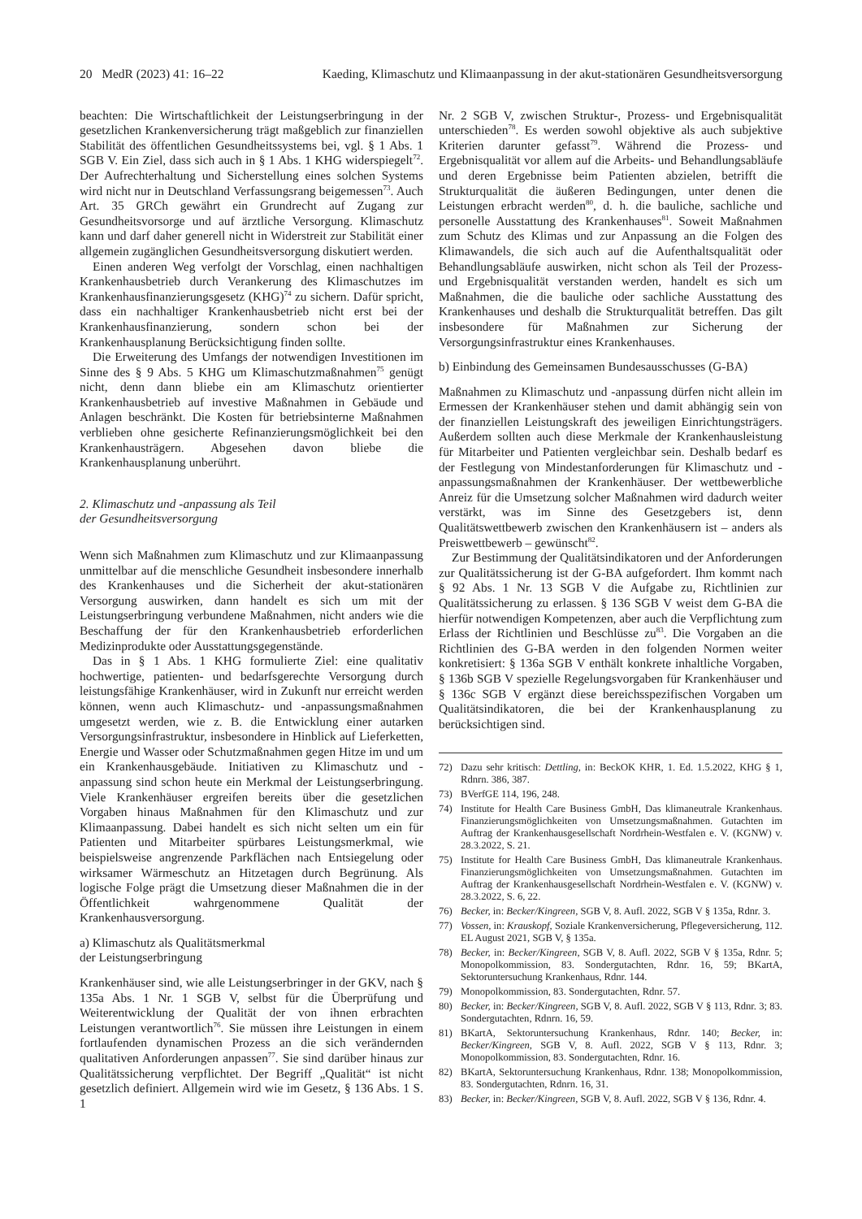20 MedR (2023) 41: 16–22 Kaeding, Klimaschutz und Klimaanpassung in der akut-stationären Gesundheitsversorgung
beachten: Die Wirtschaftlichkeit der Leistungserbringung in der gesetzlichen Krankenversicherung trägt maßgeblich zur finanziellen Stabilität des öffentlichen Gesundheitssystems bei, vgl. § 1 Abs. 1 SGB V. Ein Ziel, dass sich auch in § 1 Abs. 1 KHG widerspiegelt<sup>72</sup>. Der Aufrechterhaltung und Sicherstellung eines solchen Systems wird nicht nur in Deutschland Verfassungsrang beigemessen<sup>73</sup>. Auch Art. 35 GRCh gewährt ein Grundrecht auf Zugang zur Gesundheitsvorsorge und auf ärztliche Versorgung. Klimaschutz kann und darf daher generell nicht in Widerstreit zur Stabilität einer allgemein zugänglichen Gesundheitsversorgung diskutiert werden.
Einen anderen Weg verfolgt der Vorschlag, einen nachhaltigen Krankenhausbetrieb durch Verankerung des Klimaschutzes im Krankenhausfinanzierungsgesetz (KHG)<sup>74</sup> zu sichern. Dafür spricht, dass ein nachhaltiger Krankenhausbetrieb nicht erst bei der Krankenhausfinanzierung, sondern schon bei der Krankenhausplanung Berücksichtigung finden sollte.
Die Erweiterung des Umfangs der notwendigen Investitionen im Sinne des § 9 Abs. 5 KHG um Klimaschutzmaßnahmen<sup>75</sup> genügt nicht, denn dann bliebe ein am Klimaschutz orientierter Krankenhausbetrieb auf investive Maßnahmen in Gebäude und Anlagen beschränkt. Die Kosten für betriebsinterne Maßnahmen verblieben ohne gesicherte Refinanzierungsmöglichkeit bei den Krankenhausträgern. Abgesehen davon bliebe die Krankenhausplanung unberührt.
2. Klimaschutz und -anpassung als Teil
der Gesundheitsversorgung
Wenn sich Maßnahmen zum Klimaschutz und zur Klimaanpassung unmittelbar auf die menschliche Gesundheit insbesondere innerhalb des Krankenhauses und die Sicherheit der akut-stationären Versorgung auswirken, dann handelt es sich um mit der Leistungserbringung verbundene Maßnahmen, nicht anders wie die Beschaffung der für den Krankenhausbetrieb erforderlichen Medizinprodukte oder Ausstattungsgegenstände.
Das in § 1 Abs. 1 KHG formulierte Ziel: eine qualitativ hochwertige, patienten- und bedarfsgerechte Versorgung durch leistungsfähige Krankenhäuser, wird in Zukunft nur erreicht werden können, wenn auch Klimaschutz- und -anpassungsmaßnahmen umgesetzt werden, wie z. B. die Entwicklung einer autarken Versorgungsinfrastruktur, insbesondere in Hinblick auf Lieferketten, Energie und Wasser oder Schutzmaßnahmen gegen Hitze im und um ein Krankenhausgebäude. Initiativen zu Klimaschutz und -anpassung sind schon heute ein Merkmal der Leistungserbringung. Viele Krankenhäuser ergreifen bereits über die gesetzlichen Vorgaben hinaus Maßnahmen für den Klimaschutz und zur Klimaanpassung. Dabei handelt es sich nicht selten um ein für Patienten und Mitarbeiter spürbares Leistungsmerkmal, wie beispielsweise angrenzende Parkflächen nach Entsiegelung oder wirksamer Wärmeschutz an Hitzetagen durch Begrünung. Als logische Folge prägt die Umsetzung dieser Maßnahmen die in der Öffentlichkeit wahrgenommene Qualität der Krankenhausversorgung.
a) Klimaschutz als Qualitätsmerkmal
der Leistungserbringung
Krankenhäuser sind, wie alle Leistungserbringer in der GKV, nach § 135a Abs. 1 Nr. 1 SGB V, selbst für die Überprüfung und Weiterentwicklung der Qualität der von ihnen erbrachten Leistungen verantwortlich<sup>76</sup>. Sie müssen ihre Leistungen in einem fortlaufenden dynamischen Prozess an die sich verändernden qualitativen Anforderungen anpassen<sup>77</sup>. Sie sind darüber hinaus zur Qualitätssicherung verpflichtet. Der Begriff „Qualität“ ist nicht gesetzlich definiert. Allgemein wird wie im Gesetz, § 136 Abs. 1 S. 1
Nr. 2 SGB V, zwischen Struktur-, Prozess- und Ergebnisqualität unterschieden<sup>78</sup>. Es werden sowohl objektive als auch subjektive Kriterien darunter gefasst<sup>79</sup>. Während die Prozess- und Ergebnisqualität vor allem auf die Arbeits- und Behandlungsabläufe und deren Ergebnisse beim Patienten abzielen, betrifft die Strukturqualität die äußeren Bedingungen, unter denen die Leistungen erbracht werden<sup>80</sup>, d. h. die bauliche, sachliche und personelle Ausstattung des Krankenhauses<sup>81</sup>. Soweit Maßnahmen zum Schutz des Klimas und zur Anpassung an die Folgen des Klimawandels, die sich auch auf die Aufenthaltsqualität oder Behandlungsabläufe auswirken, nicht schon als Teil der Prozess- und Ergebnisqualität verstanden werden, handelt es sich um Maßnahmen, die die bauliche oder sachliche Ausstattung des Krankenhauses und deshalb die Strukturqualität betreffen. Das gilt insbesondere für Maßnahmen zur Sicherung der Versorgungsinfrastruktur eines Krankenhauses.
b) Einbindung des Gemeinsamen Bundesausschusses (G-BA)
Maßnahmen zu Klimaschutz und -anpassung dürfen nicht allein im Ermessen der Krankenhäuser stehen und damit abhängig sein von der finanziellen Leistungskraft des jeweiligen Einrichtungsträgers. Außerdem sollten auch diese Merkmale der Krankenhausleistung für Mitarbeiter und Patienten vergleichbar sein. Deshalb bedarf es der Festlegung von Mindestanforderungen für Klimaschutz und -anpassungsmaßnahmen der Krankenhäuser. Der wettbewerbliche Anreiz für die Umsetzung solcher Maßnahmen wird dadurch weiter verstärkt, was im Sinne des Gesetzgebers ist, denn Qualitätswettbewerb zwischen den Krankenhäusern ist – anders als Preiswettbewerb – gewünscht<sup>82</sup>.
Zur Bestimmung der Qualitätsindikatoren und der Anforderungen zur Qualitätssicherung ist der G-BA aufgefordert. Ihm kommt nach § 92 Abs. 1 Nr. 13 SGB V die Aufgabe zu, Richtlinien zur Qualitätssicherung zu erlassen. § 136 SGB V weist dem G-BA die hierfür notwendigen Kompetenzen, aber auch die Verpflichtung zum Erlass der Richtlinien und Beschlüsse zu<sup>83</sup>. Die Vorgaben an die Richtlinien des G-BA werden in den folgenden Normen weiter konkretisiert: § 136a SGB V enthält konkrete inhaltliche Vorgaben, § 136b SGB V spezielle Regelungsvorgaben für Krankenhäuser und § 136c SGB V ergänzt diese bereichsspezifischen Vorgaben um Qualitätsindikatoren, die bei der Krankenhausplanung zu berücksichtigen sind.
72) Dazu sehr kritisch: Dettling, in: BeckOK KHR, 1. Ed. 1.5.2022, KHG § 1, Rdnrn. 386, 387.
73) BVerfGE 114, 196, 248.
74) Institute for Health Care Business GmbH, Das klimaneutrale Krankenhaus. Finanzierungsmöglichkeiten von Umsetzungsmaßnahmen. Gutachten im Auftrag der Krankenhausgesellschaft Nordrhein-Westfalen e. V. (KGNW) v. 28.3.2022, S. 21.
75) Institute for Health Care Business GmbH, Das klimaneutrale Krankenhaus. Finanzierungsmöglichkeiten von Umsetzungsmaßnahmen. Gutachten im Auftrag der Krankenhausgesellschaft Nordrhein-Westfalen e. V. (KGNW) v. 28.3.2022, S. 6, 22.
76) Becker, in: Becker/Kingreen, SGB V, 8. Aufl. 2022, SGB V § 135a, Rdnr. 3.
77) Vossen, in: Krauskopf, Soziale Krankenversicherung, Pflegeversicherung, 112. EL August 2021, SGB V, § 135a.
78) Becker, in: Becker/Kingreen, SGB V, 8. Aufl. 2022, SGB V § 135a, Rdnr. 5; Monopolkommission, 83. Sondergutachten, Rdnr. 16, 59; BKartA, Sektoruntersuchung Krankenhaus, Rdnr. 144.
79) Monopolkommission, 83. Sondergutachten, Rdnr. 57.
80) Becker, in: Becker/Kingreen, SGB V, 8. Aufl. 2022, SGB V § 113, Rdnr. 3; 83. Sondergutachten, Rdnrn. 16, 59.
81) BKartA, Sektoruntersuchung Krankenhaus, Rdnr. 140; Becker, in: Becker/Kingreen, SGB V, 8. Aufl. 2022, SGB V § 113, Rdnr. 3; Monopolkommission, 83. Sondergutachten, Rdnr. 16.
82) BKartA, Sektoruntersuchung Krankenhaus, Rdnr. 138; Monopolkommission, 83. Sondergutachten, Rdnrn. 16, 31.
83) Becker, in: Becker/Kingreen, SGB V, 8. Aufl. 2022, SGB V § 136, Rdnr. 4.